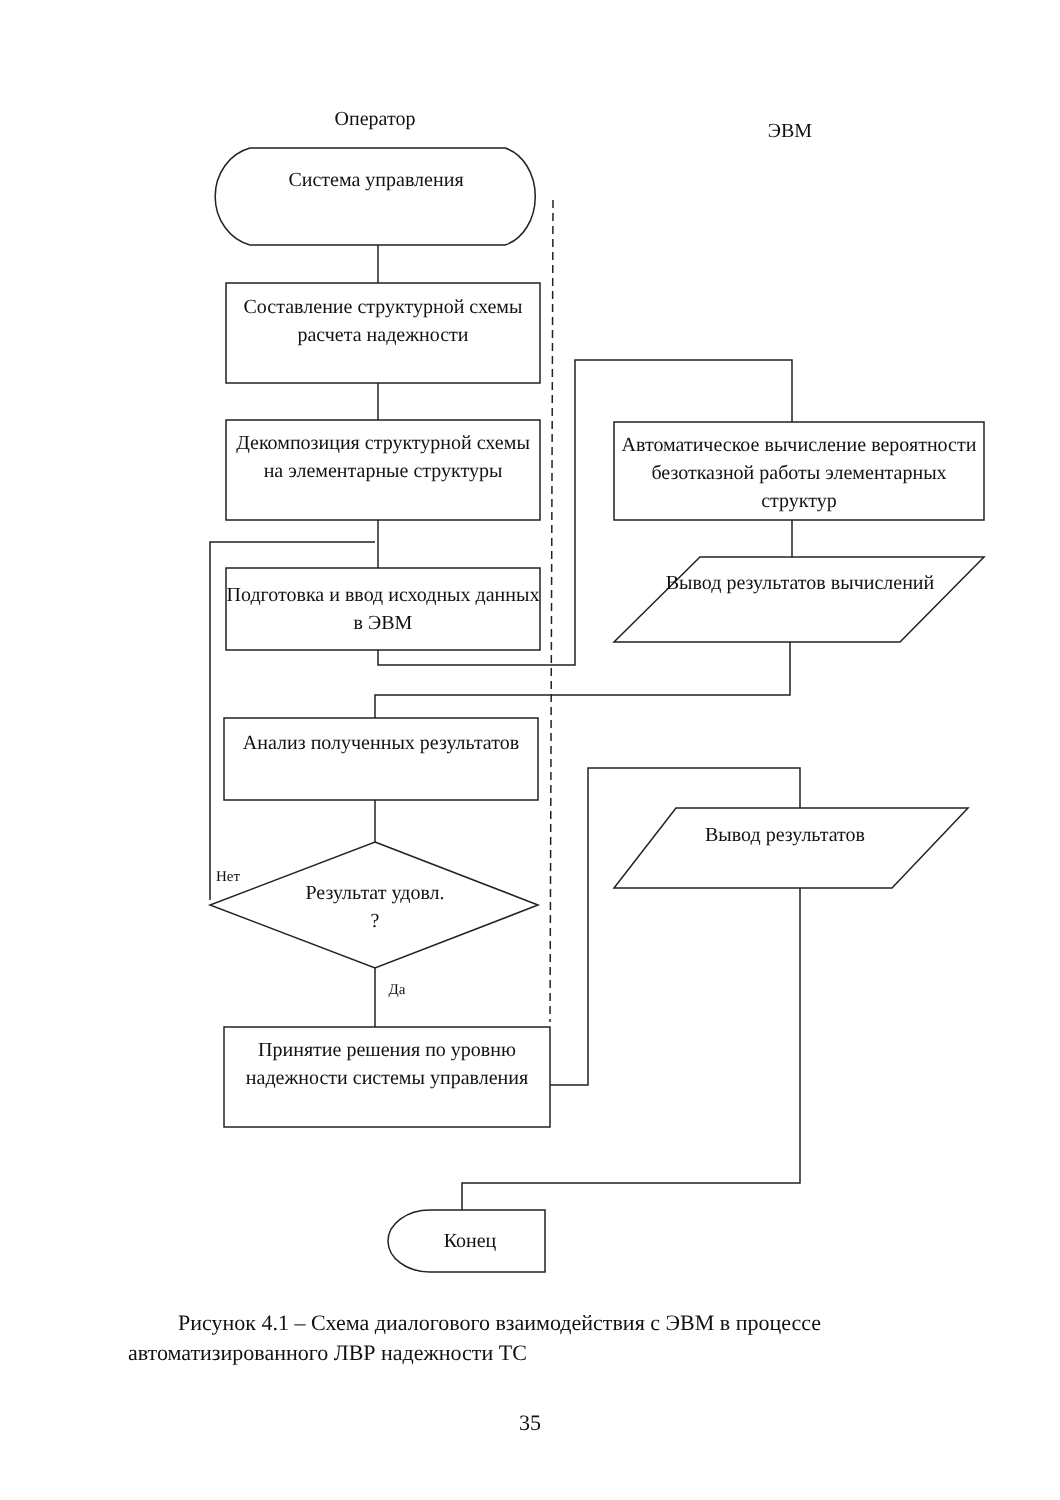Оператор
ЭВМ
Система управления
Составление структурной схемы расчета надежности
Декомпозиция структурной схемы на элементарные структуры
Подготовка и ввод исходных данных в ЭВМ
Автоматическое вычисление вероятности безотказной работы элементарных структур
Вывод результатов вычислений
Анализ полученных результатов
Нет
Результат удовл. ?
Да
Принятие решения по уровню надежности системы управления
Вывод результатов
Конец
Рисунок 4.1 – Схема диалогового взаимодействия с ЭВМ в процессе автоматизированного ЛВР надежности ТС
35